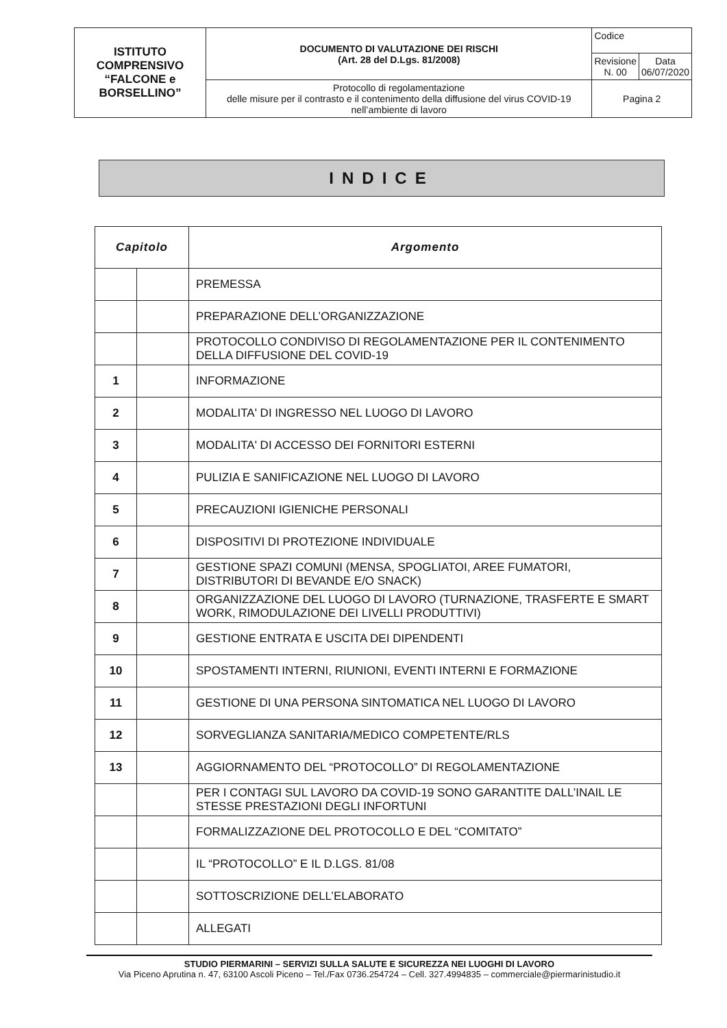| ISTITUTO COMPRENSIVO “FALCONE e BORSELLINO” | DOCUMENTO DI VALUTAZIONE DEI RISCHI (Art. 28 del D.Lgs. 81/2008) | Codice | |
| | | Revisione N. 00 | Data 06/07/2020 |
| | Protocollo di regolamentazione delle misure per il contrasto e il contenimento della diffusione del virus COVID-19 nell’ambiente di lavoro | Pagina 2 | |
INDICE
| Capitolo | | Argomento |
| --- | --- | --- |
| | | PREMESSA |
| | | PREPARAZIONE DELL’ORGANIZZAZIONE |
| | | PROTOCOLLO CONDIVISO DI REGOLAMENTAZIONE PER IL CONTENIMENTO DELLA DIFFUSIONE DEL COVID-19 |
| 1 | | INFORMAZIONE |
| 2 | | MODALITA' DI INGRESSO NEL LUOGO DI LAVORO |
| 3 | | MODALITA' DI ACCESSO DEI FORNITORI ESTERNI |
| 4 | | PULIZIA E SANIFICAZIONE NEL LUOGO DI LAVORO |
| 5 | | PRECAUZIONI IGIENICHE PERSONALI |
| 6 | | DISPOSITIVI DI PROTEZIONE INDIVIDUALE |
| 7 | | GESTIONE SPAZI COMUNI (MENSA, SPOGLIATOI, AREE FUMATORI, DISTRIBUTORI DI BEVANDE E/O SNACK) |
| 8 | | ORGANIZZAZIONE DEL LUOGO DI LAVORO (TURNAZIONE, TRASFERTE E SMART WORK, RIMODULAZIONE DEI LIVELLI PRODUTTIVI) |
| 9 | | GESTIONE ENTRATA E USCITA DEI DIPENDENTI |
| 10 | | SPOSTAMENTI INTERNI, RIUNIONI, EVENTI INTERNI E FORMAZIONE |
| 11 | | GESTIONE DI UNA PERSONA SINTOMATICA NEL LUOGO DI LAVORO |
| 12 | | SORVEGLIANZA SANITARIA/MEDICO COMPETENTE/RLS |
| 13 | | AGGIORNAMENTO DEL “PROTOCOLLO” DI REGOLAMENTAZIONE |
| | | PER I CONTAGI SUL LAVORO DA COVID-19 SONO GARANTITE DALL’INAIL LE STESSE PRESTAZIONI DEGLI INFORTUNI |
| | | FORMALIZZAZIONE DEL PROTOCOLLO E DEL “COMITATO” |
| | | IL “PROTOCOLLO” E IL D.LGS. 81/08 |
| | | SOTTOSCRIZIONE DELL’ELABORATO |
| | | ALLEGATI |
STUDIO PIERMARINI – SERVIZI SULLA SALUTE E SICUREZZA NEI LUOGHI DI LAVORO
Via Piceno Aprutina n. 47, 63100 Ascoli Piceno – Tel./Fax 0736.254724 – Cell. 327.4994835 – commerciale@piermarinistudio.it